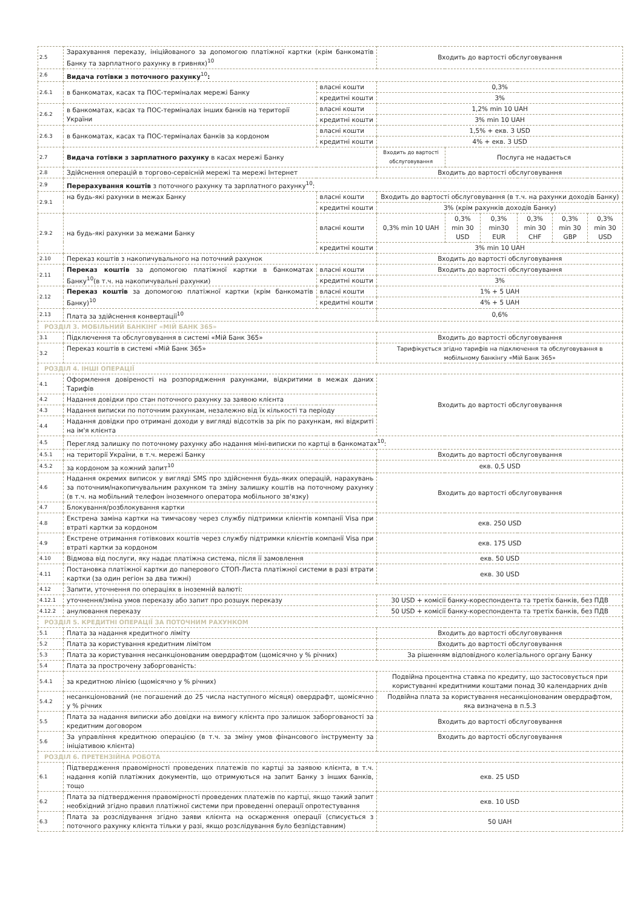| 2.5 | Зарахування переказу, ініційованого за допомогою платіжної картки (крім банкоматів Банку та зарплатного рахунку в гривнях)<sup>10</sup> | | Входить до вартості обслуговування | | | | | |
| 2.6 | Видача готівки з поточного рахунку<sup>10</sup> : | | | | | | | |
| 2.6.1 | в банкоматах, касах та ПОС-терміналах мережі Банку | власні кошти | 0,3% | | | | | |
| | | кредитні кошти | 3% | | | | | |
| 2.6.2 | в банкоматах, касах та ПОС-терміналах інших банків на території України | власні кошти | 1,2% min 10 UAH | | | | | |
| | | кредитні кошти | 3% min 10 UAH | | | | | |
| 2.6.3 | в банкоматах, касах та ПОС-терміналах банків за кордоном | власні кошти | 1,5% + екв. 3 USD | | | | | |
| | | кредитні кошти | 4% + екв. 3 USD | | | | | |
| 2.7 | Видача готівки з зарплатного рахунку в касах мережі Банку | | Входить до вартості обслуговування | Послуга не надається | | | | |
| 2.8 | Здійснення операцій в торгово-сервісній мережі та мережі Інтернет | | Входить до вартості обслуговування | | | | | |
| 2.9 | Перерахування коштів з поточного рахунку та зарплатного рахунку<sup>10</sup>: | | | | | | | |
| 2.9.1 | на будь-які рахунки в межах Банку | власні кошти | Входить до вартості обслуговування (в т.ч. на рахунки доходів Банку) | | | | | |
| | | кредитні кошти | 3% (крім рахунків доходів Банку) | | | | | |
| 2.9.2 | на будь-які рахунки за межами Банку | власні кошти | 0,3% min 10 UAH | 0,3% min 30 USD | 0,3% min30 EUR | 0,3% min 30 CHF | 0,3% min 30 GBP | 0,3% min 30 USD |
| | | кредитні кошти | 3% min 10 UAH | | | | | |
| 2.10 | Переказ коштів з накопичувального на поточний рахунок | | Входить до вартості обслуговування | | | | | |
| 2.11 | Переказ коштів за допомогою платіжної картки в банкоматах Банку<sup>10</sup>(в т.ч. на накопичувальні рахунки) | власні кошти | Входить до вартості обслуговування | | | | | |
| | | кредитні кошти | 3% | | | | | |
| 2.12 | Переказ коштів за допомогою платіжної картки (крім банкоматів Банку)<sup>10</sup> | власні кошти | 1% + 5 UAH | | | | | |
| | | кредитні кошти | 4% + 5 UAH | | | | | |
| 2.13 | Плата за здійснення конвертації<sup>10</sup> | | 0,6% | | | | | |
| РОЗДІЛ 3. МОБІЛЬНИЙ БАНКІНГ «МІЙ БАНК 365» | | | | | | | | |
| 3.1 | Підключення та обслуговування в системі «Мій Банк 365» | | Входить до вартості обслуговування | | | | | |
| 3.2 | Переказ коштів в системі «Мій Банк 365» | | Тарифікується згідно тарифів на підключення та обслуговування в мобільному банкінгу «Мій Банк 365» | | | | | |
| РОЗДІЛ 4. ІНШІ ОПЕРАЦІЇ | | | | | | | | |
| 4.1 | Оформлення довіреності на розпорядження рахунками, відкритими в межах даних Тарифів | | Входить до вартості обслуговування | | | | | |
| 4.2 | Надання довідки про стан поточного рахунку за заявою клієнта | | | | | | | |
| 4.3 | Надання виписки по поточним рахункам, незалежно від їх кількості та періоду | | | | | | | |
| 4.4 | Надання довідки про отримані доходи у вигляді відсотків за рік по рахункам, які відкриті на ім'я клієнта | | | | | | | |
| 4.5 | Перегляд залишку по поточному рахунку або надання міні-виписки по картці в банкоматах<sup>10</sup>: | | | | | | | |
| 4.5.1 | на території України, в т.ч. мережі Банку | | Входить до вартості обслуговування | | | | | |
| 4.5.2 | за кордоном за кожний запит<sup>10</sup> | | екв. 0,5 USD | | | | | |
| 4.6 | Надання окремих виписок у вигляді SMS про здійснення будь-яких операцій, нарахувань за поточним/накопичувальним рахунком та зміну залишку коштів на поточному рахунку (в т.ч. на мобільний телефон іноземного оператора мобільного зв'язку) | | Входить до вартості обслуговування | | | | | |
| 4.7 | Блокування/розблокування картки | | | | | | | |
| 4.8 | Екстрена заміна картки на тимчасову через службу підтримки клієнтів компанії Visa при втраті картки за кордоном | | екв. 250 USD | | | | | |
| 4.9 | Екстрене отримання готівкових коштів через службу підтримки клієнтів компанії Visa при втраті картки за кордоном | | екв. 175 USD | | | | | |
| 4.10 | Відмова від послуги, яку надає платіжна система, після її замовлення | | екв. 50 USD | | | | | |
| 4.11 | Постановка платіжної картки до паперового СТОП-Листа платіжної системи в разі втрати картки (за один регіон за два тижні) | | екв. 30 USD | | | | | |
| 4.12 | Запити, уточнення по операціях в іноземній валюті: | | | | | | | |
| 4.12.1 | уточнення/зміна умов переказу або запит про розшук переказу | | 30 USD + комісії банку-кореспондента та третіх банків, без ПДВ | | | | | |
| 4.12.2 | анулювання переказу | | 50 USD + комісії банку-кореспондента та третіх банків, без ПДВ | | | | | |
| РОЗДІЛ 5. КРЕДИТНІ ОПЕРАЦІЇ ЗА ПОТОЧНИМ РАХУНКОМ | | | | | | | | |
| 5.1 | Плата за надання кредитного ліміту | | Входить до вартості обслуговування | | | | | |
| 5.2 | Плата за користування кредитним лімітом | | Входить до вартості обслуговування | | | | | |
| 5.3 | Плата за користування несанкціонованим овердрафтом (щомісячно у % річних) | | За рішенням відповідного колегіального органу Банку | | | | | |
| 5.4 | Плата за прострочену заборгованість: | | | | | | | |
| 5.4.1 | за кредитною лінією (щомісячно у % річних) | | Подвійна процентна ставка по кредиту, що застосовується при користуванні кредитними коштами понад 30 календарних днів | | | | | |
| 5.4.2 | несанкціонований (не погашений до 25 числа наступного місяця) овердрафт, щомісячно у % річних | | Подвійна плата за користування несанкціонованим овердрафтом, яка визначена в п.5.3 | | | | | |
| 5.5 | Плата за надання виписки або довідки на вимогу клієнта про залишок заборгованості за кредитним договором | | Входить до вартості обслуговування | | | | | |
| 5.6 | За управління кредитною операцією (в т.ч. за зміну умов фінансового інструменту за ініціативою клієнта) | | Входить до вартості обслуговування | | | | | |
| РОЗДІЛ 6. ПРЕТЕНЗІЙНА РОБОТА | | | | | | | | |
| 6.1 | Підтвердження правомірності проведених платежів по картці за заявою клієнта, в т.ч. надання копій платіжних документів, що отримуються на запит Банку з інших банків, тощо | | екв. 25 USD | | | | | |
| 6.2 | Плата за підтвердження правомірності проведених платежів по картці, якщо такий запит необхідний згідно правил платіжної системи при проведенні операції опротестування | | екв. 10 USD | | | | | |
| 6.3 | Плата за розслідування згідно заяви клієнта на оскарження операції (списується з поточного рахунку клієнта тільки у разі, якщо розслідування було безпідставним) | | 50 UAH | | | | | |